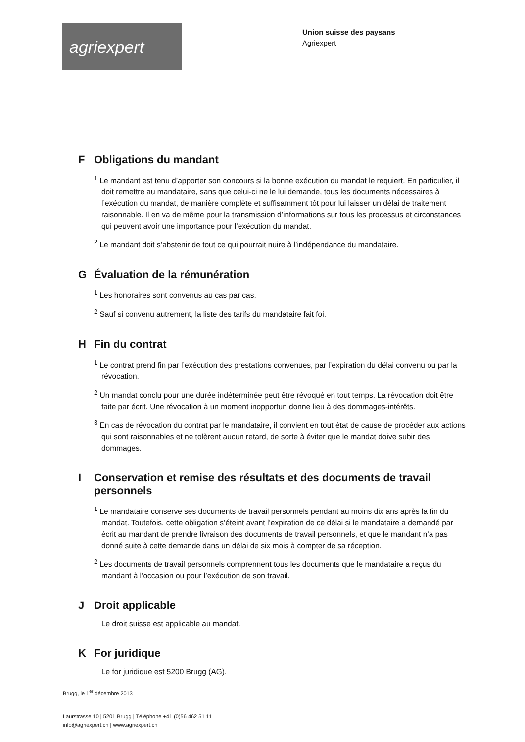agriexpert
Union suisse des paysans
Agriexpert
F Obligations du mandant
<sup>1</sup> Le mandant est tenu d’apporter son concours si la bonne exécution du mandat le requiert. En particulier, il doit remettre au mandataire, sans que celui-ci ne le lui demande, tous les documents nécessaires à l’exécution du mandat, de manière complète et suffisamment tôt pour lui laisser un délai de traitement raisonnable. Il en va de même pour la transmission d’informations sur tous les processus et circonstances qui peuvent avoir une importance pour l’exécution du mandat.
<sup>2</sup> Le mandant doit s’abstenir de tout ce qui pourrait nuire à l’indépendance du mandataire.
G Évaluation de la rémunération
<sup>1</sup> Les honoraires sont convenus au cas par cas.
<sup>2</sup> Sauf si convenu autrement, la liste des tarifs du mandataire fait foi.
H Fin du contrat
<sup>1</sup> Le contrat prend fin par l’exécution des prestations convenues, par l’expiration du délai convenu ou par la révocation.
<sup>2</sup> Un mandat conclu pour une durée indéterminée peut être révoqué en tout temps. La révocation doit être faite par écrit. Une révocation à un moment inopportun donne lieu à des dommages-intérêts.
<sup>3</sup> En cas de révocation du contrat par le mandataire, il convient en tout état de cause de procéder aux actions qui sont raisonnables et ne tolèrent aucun retard, de sorte à éviter que le mandat doive subir des dommages.
I Conservation et remise des résultats et des documents de travail personnels
<sup>1</sup> Le mandataire conserve ses documents de travail personnels pendant au moins dix ans après la fin du mandat. Toutefois, cette obligation s’éteint avant l’expiration de ce délai si le mandataire a demandé par écrit au mandant de prendre livraison des documents de travail personnels, et que le mandant n’a pas donné suite à cette demande dans un délai de six mois à compter de sa réception.
<sup>2</sup> Les documents de travail personnels comprennent tous les documents que le mandataire a reçus du mandant à l’occasion ou pour l’exécution de son travail.
J Droit applicable
Le droit suisse est applicable au mandat.
K For juridique
Le for juridique est 5200 Brugg (AG).
Brugg, le 1<sup>er</sup> décembre 2013
Laurstrasse 10 | 5201 Brugg | Téléphone +41 (0)56 462 51 11
info@agriexpert.ch | www.agriexpert.ch